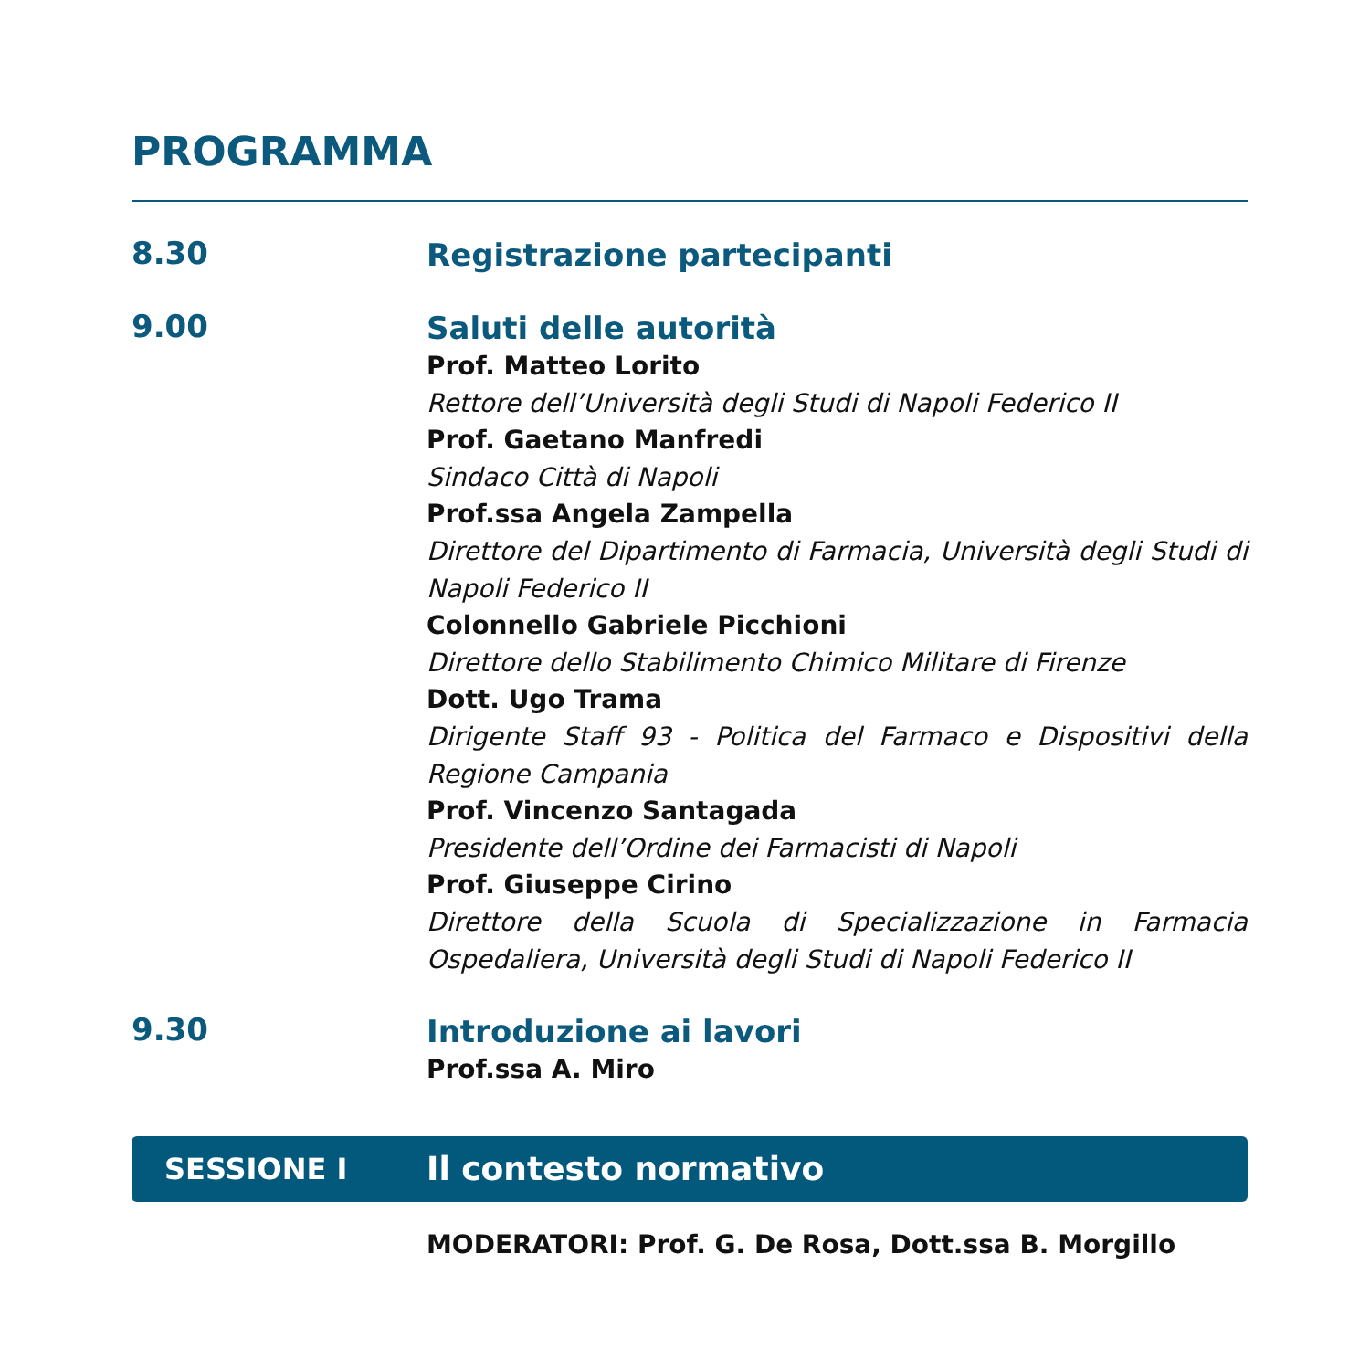PROGRAMMA
8.30
Registrazione partecipanti
9.00
Saluti delle autorità
Prof. Matteo Lorito
Rettore dell’Università degli Studi di Napoli Federico II
Prof. Gaetano Manfredi
Sindaco Città di Napoli
Prof.ssa Angela Zampella
Direttore del Dipartimento di Farmacia, Università degli Studi di Napoli Federico II
Colonnello Gabriele Picchioni
Direttore dello Stabilimento Chimico Militare di Firenze
Dott. Ugo Trama
Dirigente Staff 93 - Politica del Farmaco e Dispositivi della Regione Campania
Prof. Vincenzo Santagada
Presidente dell’Ordine dei Farmacisti di Napoli
Prof. Giuseppe Cirino
Direttore della Scuola di Specializzazione in Farmacia Ospedaliera, Università degli Studi di Napoli Federico II
9.30
Introduzione ai lavori
Prof.ssa A. Miro
SESSIONE I Il contesto normativo
MODERATORI: Prof. G. De Rosa, Dott.ssa B. Morgillo